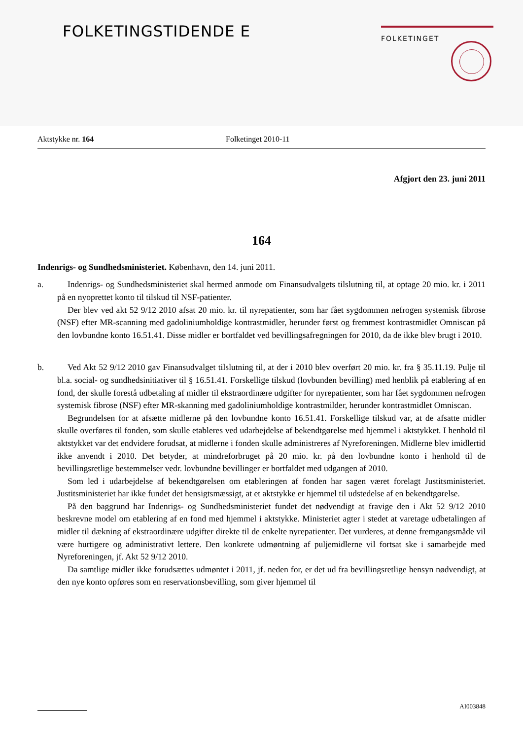FOLKETINGSTIDENDE E FOLKETINGET
Aktstykke nr. 164 Folketinget 2010-11
Afgjort den 23. juni 2011
164
Indenrigs- og Sundhedsministeriet. København, den 14. juni 2011.
a. Indenrigs- og Sundhedsministeriet skal hermed anmode om Finansudvalgets tilslutning til, at optage 20 mio. kr. i 2011 på en nyoprettet konto til tilskud til NSF-patienter.
Der blev ved akt 52 9/12 2010 afsat 20 mio. kr. til nyrepatienter, som har fået sygdommen nefrogen systemisk fibrose (NSF) efter MR-scanning med gadoliniumholdige kontrastmidler, herunder først og fremmest kontrastmidlet Omniscan på den lovbundne konto 16.51.41. Disse midler er bortfaldet ved bevillingsafregningen for 2010, da de ikke blev brugt i 2010.
b. Ved Akt 52 9/12 2010 gav Finansudvalget tilslutning til, at der i 2010 blev overført 20 mio. kr. fra § 35.11.19. Pulje til bl.a. social- og sundhedsinitiativer til § 16.51.41. Forskellige tilskud (lovbunden bevilling) med henblik på etablering af en fond, der skulle forestå udbetaling af midler til ekstraordinære udgifter for nyrepatienter, som har fået sygdommen nefrogen systemisk fibrose (NSF) efter MR-skanning med gadoliniumholdige kontrastmilder, herunder kontrastmidlet Omniscan.
Begrundelsen for at afsætte midlerne på den lovbundne konto 16.51.41. Forskellige tilskud var, at de afsatte midler skulle overføres til fonden, som skulle etableres ved udarbejdelse af bekendtgørelse med hjemmel i aktstykket. I henhold til aktstykket var det endvidere forudsat, at midlerne i fonden skulle administreres af Nyreforeningen. Midlerne blev imidlertid ikke anvendt i 2010. Det betyder, at mindreforbruget på 20 mio. kr. på den lovbundne konto i henhold til de bevillingsretlige bestemmelser vedr. lovbundne bevillinger er bortfaldet med udgangen af 2010.
Som led i udarbejdelse af bekendtgørelsen om etableringen af fonden har sagen været forelagt Justitsministeriet. Justitsministeriet har ikke fundet det hensigtsmæssigt, at et aktstykke er hjemmel til udstedelse af en bekendtgørelse.
På den baggrund har Indenrigs- og Sundhedsministeriet fundet det nødvendigt at fravige den i Akt 52 9/12 2010 beskrevne model om etablering af en fond med hjemmel i aktstykke. Ministeriet agter i stedet at varetage udbetalingen af midler til dækning af ekstraordinære udgifter direkte til de enkelte nyrepatienter. Det vurderes, at denne fremgangsmåde vil være hurtigere og administrativt lettere. Den konkrete udmøntning af puljemidlerne vil fortsat ske i samarbejde med Nyreforeningen, jf. Akt 52 9/12 2010.
Da samtlige midler ikke forudsættes udmøntet i 2011, jf. neden for, er det ud fra bevillingsretlige hensyn nødvendigt, at den nye konto opføres som en reservationsbevilling, som giver hjemmel til
AI003848